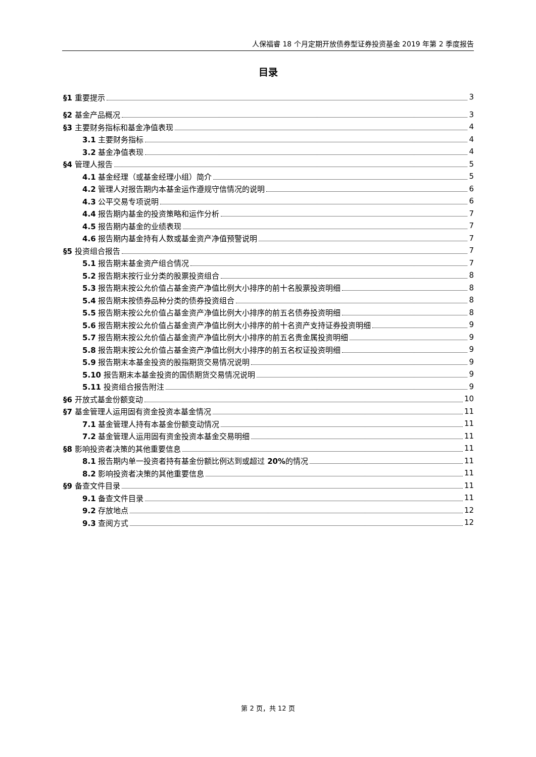人保福睿 18 个月定期开放债券型证券投资基金 2019 年第 2 季度报告
目录
§1 重要提示 3
§2 基金产品概况 3
§3 主要财务指标和基金净值表现 4
3.1 主要财务指标 4
3.2 基金净值表现 4
§4 管理人报告 5
4.1 基金经理（或基金经理小组）简介 5
4.2 管理人对报告期内本基金运作遵规守信情况的说明 6
4.3 公平交易专项说明 6
4.4 报告期内基金的投资策略和运作分析 7
4.5 报告期内基金的业绩表现 7
4.6 报告期内基金持有人数或基金资产净值预警说明 7
§5 投资组合报告 7
5.1 报告期末基金资产组合情况 7
5.2 报告期末按行业分类的股票投资组合 8
5.3 报告期末按公允价值占基金资产净值比例大小排序的前十名股票投资明细 8
5.4 报告期末按债券品种分类的债券投资组合 8
5.5 报告期末按公允价值占基金资产净值比例大小排序的前五名债券投资明细 8
5.6 报告期末按公允价值占基金资产净值比例大小排序的前十名资产支持证券投资明细 9
5.7 报告期末按公允价值占基金资产净值比例大小排序的前五名贵金属投资明细 9
5.8 报告期末按公允价值占基金资产净值比例大小排序的前五名权证投资明细 9
5.9 报告期末本基金投资的股指期货交易情况说明 9
5.10 报告期末本基金投资的国债期货交易情况说明 9
5.11 投资组合报告附注 9
§6 开放式基金份额变动 10
§7 基金管理人运用固有资金投资本基金情况 11
7.1 基金管理人持有本基金份额变动情况 11
7.2 基金管理人运用固有资金投资本基金交易明细 11
§8 影响投资者决策的其他重要信息 11
8.1 报告期内单一投资者持有基金份额比例达到或超过 20% 的情况 11
8.2 影响投资者决策的其他重要信息 11
§9 备查文件目录 11
9.1 备查文件目录 11
9.2 存放地点 12
9.3 查阅方式 12
第 2 页，共 12 页